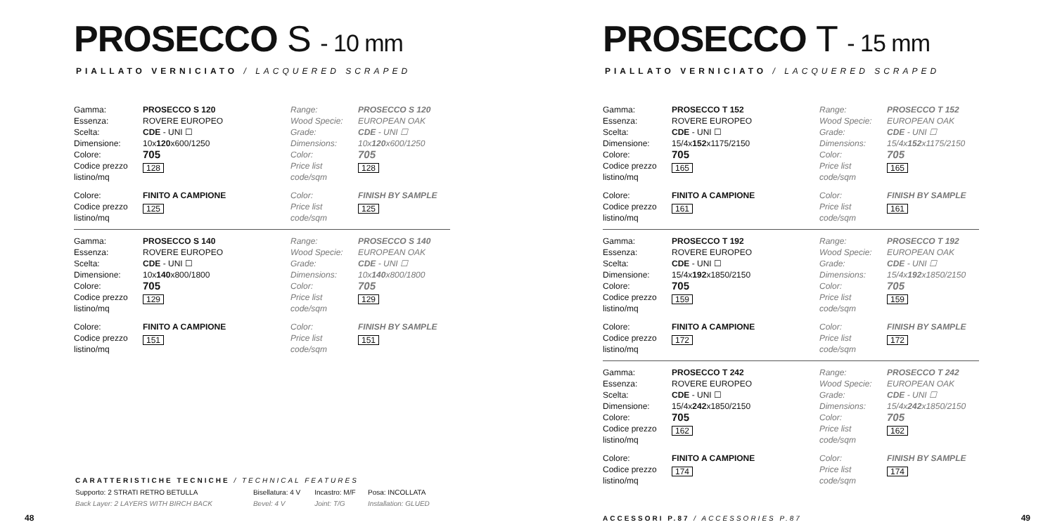PROSECCO S - 10 mm
PIALLATO VERNICIATO / LACQUERED SCRAPED
| Gamma: | PROSECCO S 120 | Range: | PROSECCO S 120 |
| Essenza: | ROVERE EUROPEO | Wood Specie: | EUROPEAN OAK |
| Scelta: | CDE - UNI ☐ | Grade: | CDE - UNI ☐ |
| Dimensione: | 10x 120 x600/1250 | Dimensions: | 10x 120 x600/1250 |
| Colore: | 705 | Color: | 705 |
| Codice prezzo listino/mq | 128 | Price list code/sqm | 128 |
| Colore: | FINITO A CAMPIONE | Color: | FINISH BY SAMPLE |
| Codice prezzo listino/mq | 125 | Price list code/sqm | 125 |
| Gamma: | PROSECCO S 140 | Range: | PROSECCO S 140 |
| Essenza: | ROVERE EUROPEO | Wood Specie: | EUROPEAN OAK |
| Scelta: | CDE - UNI ☐ | Grade: | CDE - UNI ☐ |
| Dimensione: | 10x 140 x800/1800 | Dimensions: | 10x 140 x800/1800 |
| Colore: | 705 | Color: | 705 |
| Codice prezzo listino/mq | 129 | Price list code/sqm | 129 |
| Colore: | FINITO A CAMPIONE | Color: | FINISH BY SAMPLE |
| Codice prezzo listino/mq | 151 | Price list code/sqm | 151 |
CARATTERISTICHE TECNICHE / TECHNICAL FEATURES
| Supporto: 2 STRATI RETRO BETULLA Back Layer: 2 LAYERS WITH BIRCH BACK | Bisellatura: 4 V Bevel: 4 V | Incastro: M/F Joint: T/G | Posa: INCOLLATA Installation: GLUED |
48
PROSECCO T - 15 mm
PIALLATO VERNICIATO / LACQUERED SCRAPED
| Gamma: | PROSECCO T 152 | Range: | PROSECCO T 152 |
| Essenza: | ROVERE EUROPEO | Wood Specie: | EUROPEAN OAK |
| Scelta: | CDE - UNI ☐ | Grade: | CDE - UNI ☐ |
| Dimensione: | 15/4x 152 x1175/2150 | Dimensions: | 15/4x 152 x1175/2150 |
| Colore: | 705 | Color: | 705 |
| Codice prezzo listino/mq | 165 | Price list code/sqm | 165 |
| Colore: | FINITO A CAMPIONE | Color: | FINISH BY SAMPLE |
| Codice prezzo listino/mq | 161 | Price list code/sqm | 161 |
| Gamma: | PROSECCO T 192 | Range: | PROSECCO T 192 |
| Essenza: | ROVERE EUROPEO | Wood Specie: | EUROPEAN OAK |
| Scelta: | CDE - UNI ☐ | Grade: | CDE - UNI ☐ |
| Dimensione: | 15/4x 192 x1850/2150 | Dimensions: | 15/4x 192 x1850/2150 |
| Colore: | 705 | Color: | 705 |
| Codice prezzo listino/mq | 159 | Price list code/sqm | 159 |
| Colore: | FINITO A CAMPIONE | Color: | FINISH BY SAMPLE |
| Codice prezzo listino/mq | 172 | Price list code/sqm | 172 |
| Gamma: | PROSECCO T 242 | Range: | PROSECCO T 242 |
| Essenza: | ROVERE EUROPEO | Wood Specie: | EUROPEAN OAK |
| Scelta: | CDE - UNI ☐ | Grade: | CDE - UNI ☐ |
| Dimensione: | 15/4x 242 x1850/2150 | Dimensions: | 15/4x 242 x1850/2150 |
| Colore: | 705 | Color: | 705 |
| Codice prezzo listino/mq | 162 | Price list code/sqm | 162 |
| Colore: | FINITO A CAMPIONE | Color: | FINISH BY SAMPLE |
| Codice prezzo listino/mq | 174 | Price list code/sqm | 174 |
ACCESSORI P.87 / ACCESSORIES P.87
49